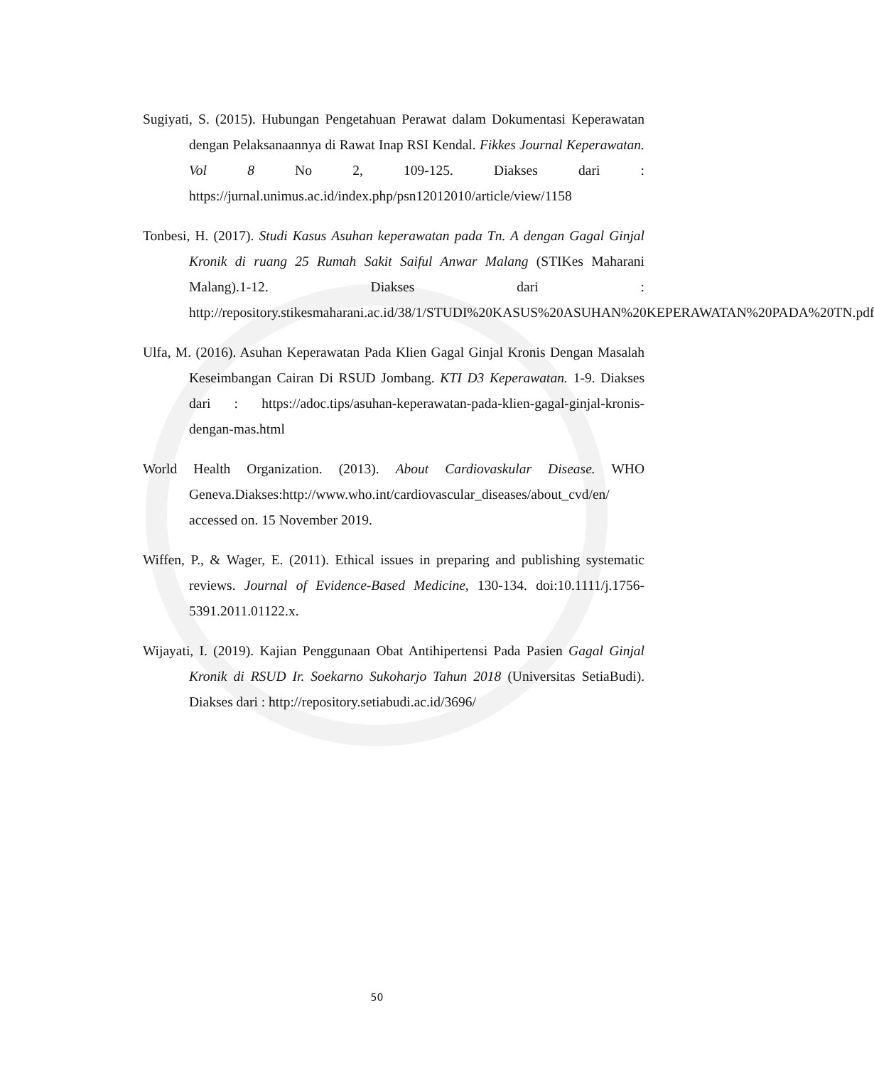Sugiyati, S. (2015). Hubungan Pengetahuan Perawat dalam Dokumentasi Keperawatan dengan Pelaksanaannya di Rawat Inap RSI Kendal. Fikkes Journal Keperawatan. Vol 8 No 2, 109-125. Diakses dari : https://jurnal.unimus.ac.id/index.php/psn12012010/article/view/1158
Tonbesi, H. (2017). Studi Kasus Asuhan keperawatan pada Tn. A dengan Gagal Ginjal Kronik di ruang 25 Rumah Sakit Saiful Anwar Malang (STIKes Maharani Malang).1-12. Diakses dari : http://repository.stikesmaharani.ac.id/38/1/STUDI%20KASUS%20ASUHAN%20KEPERAWATAN%20PADA%20TN.pdf
Ulfa, M. (2016). Asuhan Keperawatan Pada Klien Gagal Ginjal Kronis Dengan Masalah Keseimbangan Cairan Di RSUD Jombang. KTI D3 Keperawatan. 1-9. Diakses dari : https://adoc.tips/asuhan-keperawatan-pada-klien-gagal-ginjal-kronis-dengan-mas.html
World Health Organization. (2013). About Cardiovaskular Disease. WHO Geneva.Diakses:http://www.who.int/cardiovascular_diseases/about_cvd/en/ accessed on. 15 November 2019.
Wiffen, P., & Wager, E. (2011). Ethical issues in preparing and publishing systematic reviews. Journal of Evidence-Based Medicine, 130-134. doi:10.1111/j.1756-5391.2011.01122.x.
Wijayati, I. (2019). Kajian Penggunaan Obat Antihipertensi Pada Pasien Gagal Ginjal Kronik di RSUD Ir. Soekarno Sukoharjo Tahun 2018 (Universitas SetiaBudi). Diakses dari : http://repository.setiabudi.ac.id/3696/
50